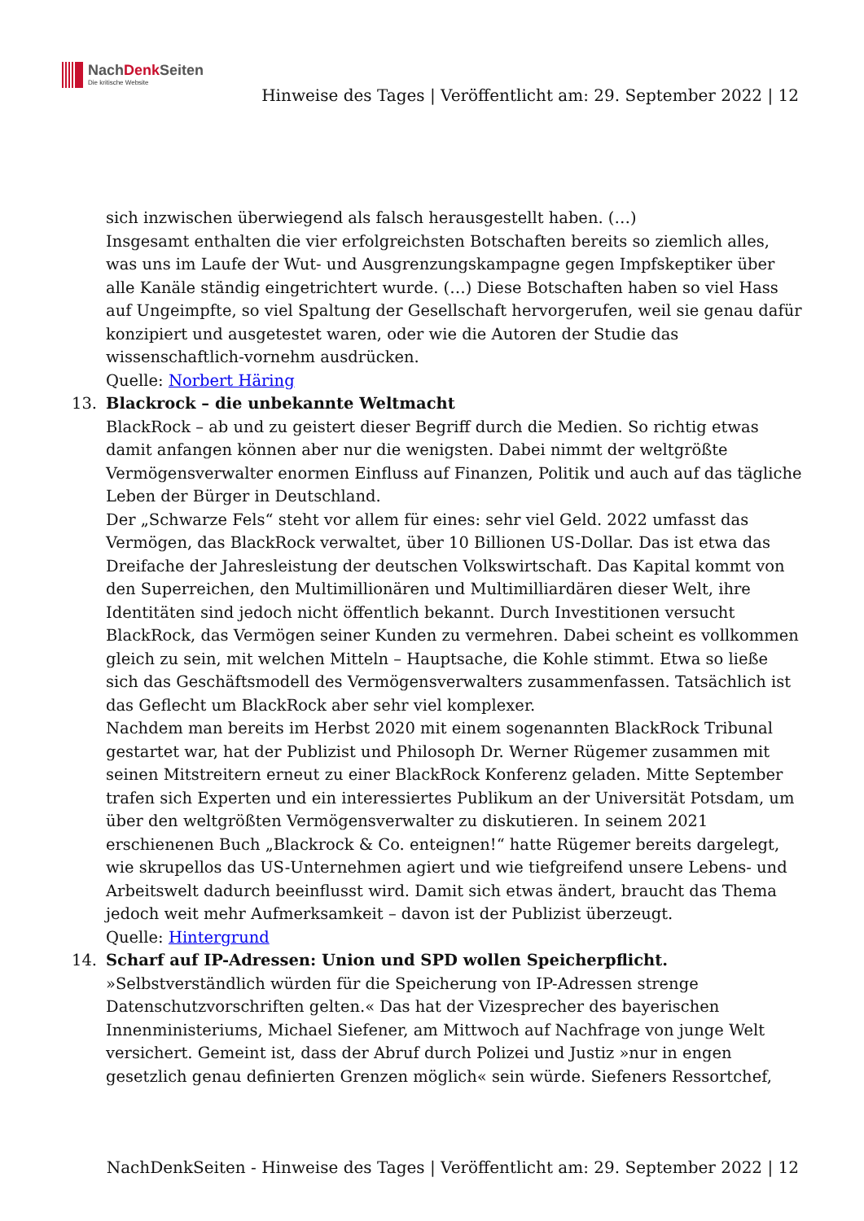NachDenk Seiten
Die kritische Website
Hinweise des Tages | Veröffentlicht am: 29. September 2022 | 12
sich inzwischen überwiegend als falsch herausgestellt haben. (…)
Insgesamt enthalten die vier erfolgreichsten Botschaften bereits so ziemlich alles, was uns im Laufe der Wut- und Ausgrenzungskampagne gegen Impfskeptiker über alle Kanäle ständig eingetrichtert wurde. (…) Diese Botschaften haben so viel Hass auf Ungeimpfte, so viel Spaltung der Gesellschaft hervorgerufen, weil sie genau dafür konzipiert und ausgetestet waren, oder wie die Autoren der Studie das wissenschaftlich-vornehm ausdrücken.
Quelle: Norbert Häring
13. Blackrock – die unbekannte Weltmacht
BlackRock – ab und zu geistert dieser Begriff durch die Medien. So richtig etwas damit anfangen können aber nur die wenigsten. Dabei nimmt der weltgrößte Vermögensverwalter enormen Einfluss auf Finanzen, Politik und auch auf das tägliche Leben der Bürger in Deutschland.
Der „Schwarze Fels“ steht vor allem für eines: sehr viel Geld. 2022 umfasst das Vermögen, das BlackRock verwaltet, über 10 Billionen US-Dollar. Das ist etwa das Dreifache der Jahresleistung der deutschen Volkswirtschaft. Das Kapital kommt von den Superreichen, den Multimillionären und Multimilliardären dieser Welt, ihre Identitäten sind jedoch nicht öffentlich bekannt. Durch Investitionen versucht BlackRock, das Vermögen seiner Kunden zu vermehren. Dabei scheint es vollkommen gleich zu sein, mit welchen Mitteln – Hauptsache, die Kohle stimmt. Etwa so ließe sich das Geschäftsmodell des Vermögensverwalters zusammenfassen. Tatsächlich ist das Geflecht um BlackRock aber sehr viel komplexer.
Nachdem man bereits im Herbst 2020 mit einem sogenannten BlackRock Tribunal gestartet war, hat der Publizist und Philosoph Dr. Werner Rügemer zusammen mit seinen Mitstreitern erneut zu einer BlackRock Konferenz geladen. Mitte September trafen sich Experten und ein interessiertes Publikum an der Universität Potsdam, um über den weltgrößten Vermögensverwalter zu diskutieren. In seinem 2021 erschienenen Buch „Blackrock & Co. enteignen!“ hatte Rügemer bereits dargelegt, wie skrupellos das US-Unternehmen agiert und wie tiefgreifend unsere Lebens- und Arbeitswelt dadurch beeinflusst wird. Damit sich etwas ändert, braucht das Thema jedoch weit mehr Aufmerksamkeit – davon ist der Publizist überzeugt.
Quelle: Hintergrund
14. Scharf auf IP-Adressen: Union und SPD wollen Speicherpflicht.
»Selbstverständlich würden für die Speicherung von IP-Adressen strenge Datenschutzvorschriften gelten.« Das hat der Vizesprecher des bayerischen Innenministeriums, Michael Siefener, am Mittwoch auf Nachfrage von junge Welt versichert. Gemeint ist, dass der Abruf durch Polizei und Justiz »nur in engen gesetzlich genau definierten Grenzen möglich« sein würde. Siefeners Ressortchef,
NachDenkSeiten - Hinweise des Tages | Veröffentlicht am: 29. September 2022 | 12